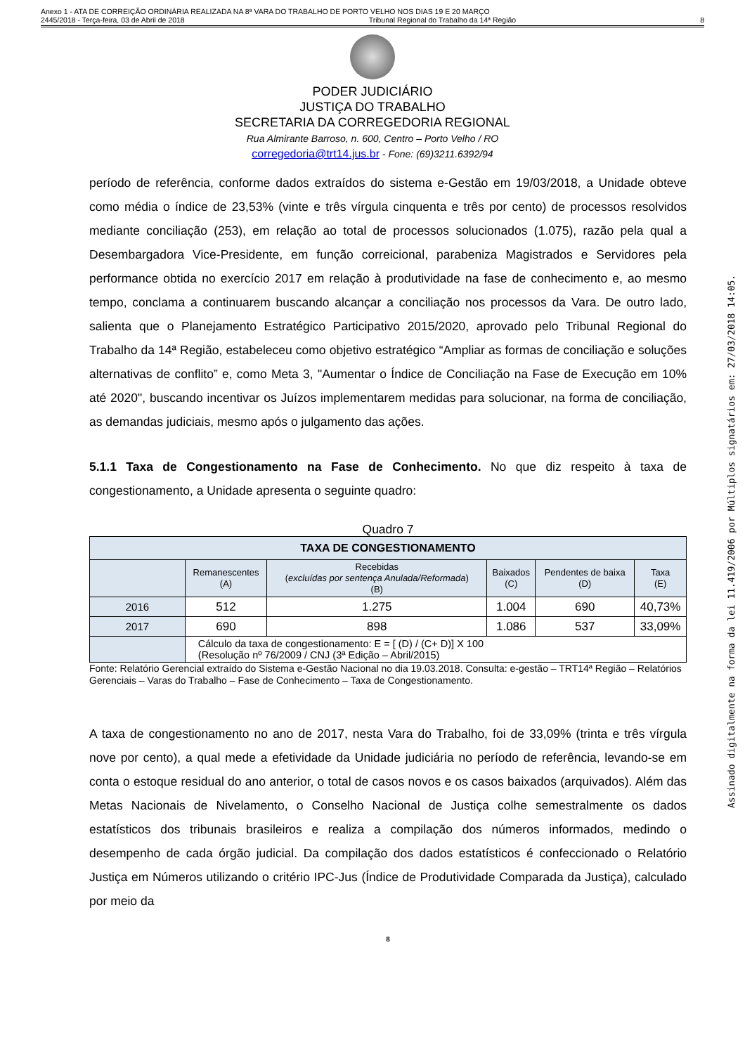Anexo 1 - ATA DE CORREIÇÃO ORDINÁRIA REALIZADA NA 8ª VARA DO TRABALHO DE PORTO VELHO NOS DIAS 19 E 20 MARÇO
2445/2018 - Terça-feira, 03 de Abril de 2018 Tribunal Regional do Trabalho da 14ª Região 8
PODER JUDICIÁRIO
JUSTIÇA DO TRABALHO
SECRETARIA DA CORREGEDORIA REGIONAL
Rua Almirante Barroso, n. 600, Centro – Porto Velho / RO
corregedoria@trt14.jus.br - Fone: (69)3211.6392/94
período de referência, conforme dados extraídos do sistema e-Gestão em 19/03/2018, a Unidade obteve como média o índice de 23,53% (vinte e três vírgula cinquenta e três por cento) de processos resolvidos mediante conciliação (253), em relação ao total de processos solucionados (1.075), razão pela qual a Desembargadora Vice-Presidente, em função correicional, parabeniza Magistrados e Servidores pela performance obtida no exercício 2017 em relação à produtividade na fase de conhecimento e, ao mesmo tempo, conclama a continuarem buscando alcançar a conciliação nos processos da Vara. De outro lado, salienta que o Planejamento Estratégico Participativo 2015/2020, aprovado pelo Tribunal Regional do Trabalho da 14ª Região, estabeleceu como objetivo estratégico “Ampliar as formas de conciliação e soluções alternativas de conflito” e, como Meta 3, "Aumentar o Índice de Conciliação na Fase de Execução em 10% até 2020", buscando incentivar os Juízos implementarem medidas para solucionar, na forma de conciliação, as demandas judiciais, mesmo após o julgamento das ações.
5.1.1 Taxa de Congestionamento na Fase de Conhecimento. No que diz respeito à taxa de congestionamento, a Unidade apresenta o seguinte quadro:
Quadro 7
| TAXA DE CONGESTIONAMENTO | | | | | |
| --- | --- | --- | --- | --- | --- |
| | Remanescentes (A) | Recebidas ( excluídas por sentença Anulada/Reformada ) (B) | Baixados (C) | Pendentes de baixa (D) | Taxa (E) |
| 2016 | 512 | 1.275 | 1.004 | 690 | 40,73% |
| 2017 | 690 | 898 | 1.086 | 537 | 33,09% |
| | Cálculo da taxa de congestionamento: E = [ (D) / (C+ D)] X 100 (Resolução nº 76/2009 / CNJ (3ª Edição – Abril/2015) | | | | |
Fonte: Relatório Gerencial extraído do Sistema e-Gestão Nacional no dia 19.03.2018. Consulta: e-gestão – TRT14ª Região – Relatórios Gerenciais – Varas do Trabalho – Fase de Conhecimento – Taxa de Congestionamento.
A taxa de congestionamento no ano de 2017, nesta Vara do Trabalho, foi de 33,09% (trinta e três vírgula nove por cento), a qual mede a efetividade da Unidade judiciária no período de referência, levando-se em conta o estoque residual do ano anterior, o total de casos novos e os casos baixados (arquivados). Além das Metas Nacionais de Nivelamento, o Conselho Nacional de Justiça colhe semestralmente os dados estatísticos dos tribunais brasileiros e realiza a compilação dos números informados, medindo o desempenho de cada órgão judicial. Da compilação dos dados estatísticos é confeccionado o Relatório Justiça em Números utilizando o critério IPC-Jus (Índice de Produtividade Comparada da Justiça), calculado por meio da
8
Assinado digitalmente na forma da lei 11.419/2006 por Múltiplos signatários em: 27/03/2018 14:05.